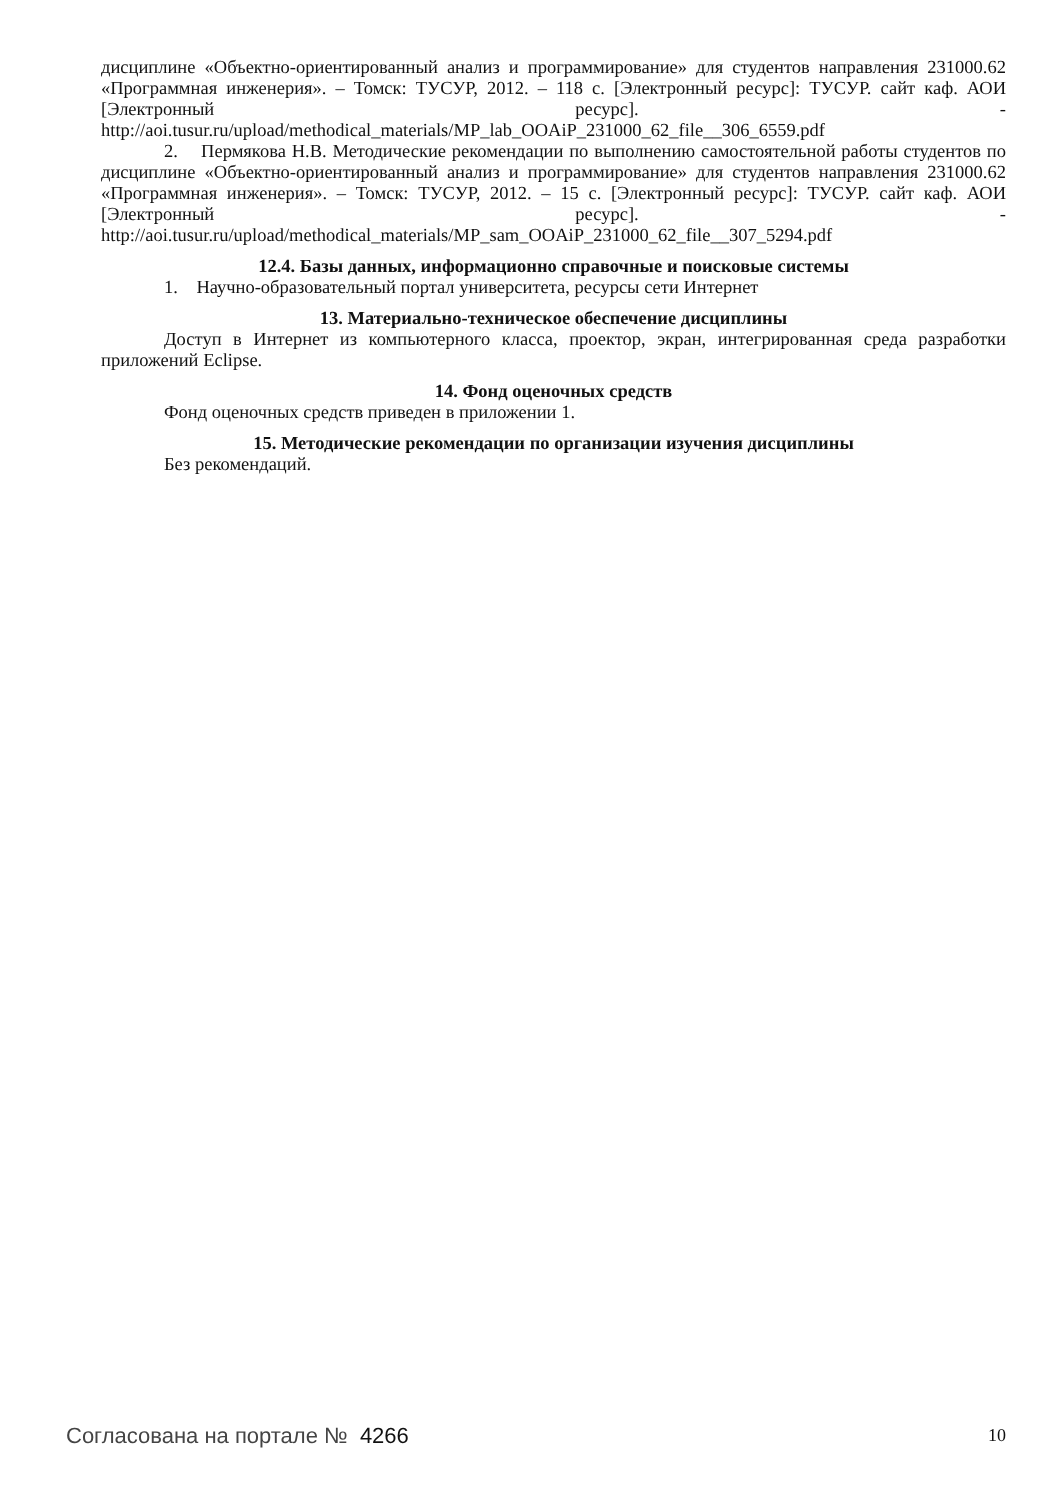дисциплине «Объектно-ориентированный анализ и программирование» для студентов направления 231000.62 «Программная инженерия». – Томск: ТУСУР, 2012. – 118 с. [Электронный ресурс]: ТУСУР. сайт каф. АОИ [Электронный ресурс]. - http://aoi.tusur.ru/upload/methodical_materials/MP_lab_OOAiP_231000_62_file__306_6559.pdf
2. Пермякова Н.В. Методические рекомендации по выполнению самостоятельной работы студентов по дисциплине «Объектно-ориентированный анализ и программирование» для студентов направления 231000.62 «Программная инженерия». – Томск: ТУСУР, 2012. – 15 с. [Электронный ресурс]: ТУСУР. сайт каф. АОИ [Электронный ресурс]. - http://aoi.tusur.ru/upload/methodical_materials/MP_sam_OOAiP_231000_62_file__307_5294.pdf
12.4. Базы данных, информационно справочные и поисковые системы
1. Научно-образовательный портал университета, ресурсы сети Интернет
13. Материально-техническое обеспечение дисциплины
Доступ в Интернет из компьютерного класса, проектор, экран, интегрированная среда разработки приложений Eclipse.
14. Фонд оценочных средств
Фонд оценочных средств приведен в приложении 1.
15. Методические рекомендации по организации изучения дисциплины
Без рекомендаций.
Согласована на портале № 4266 10